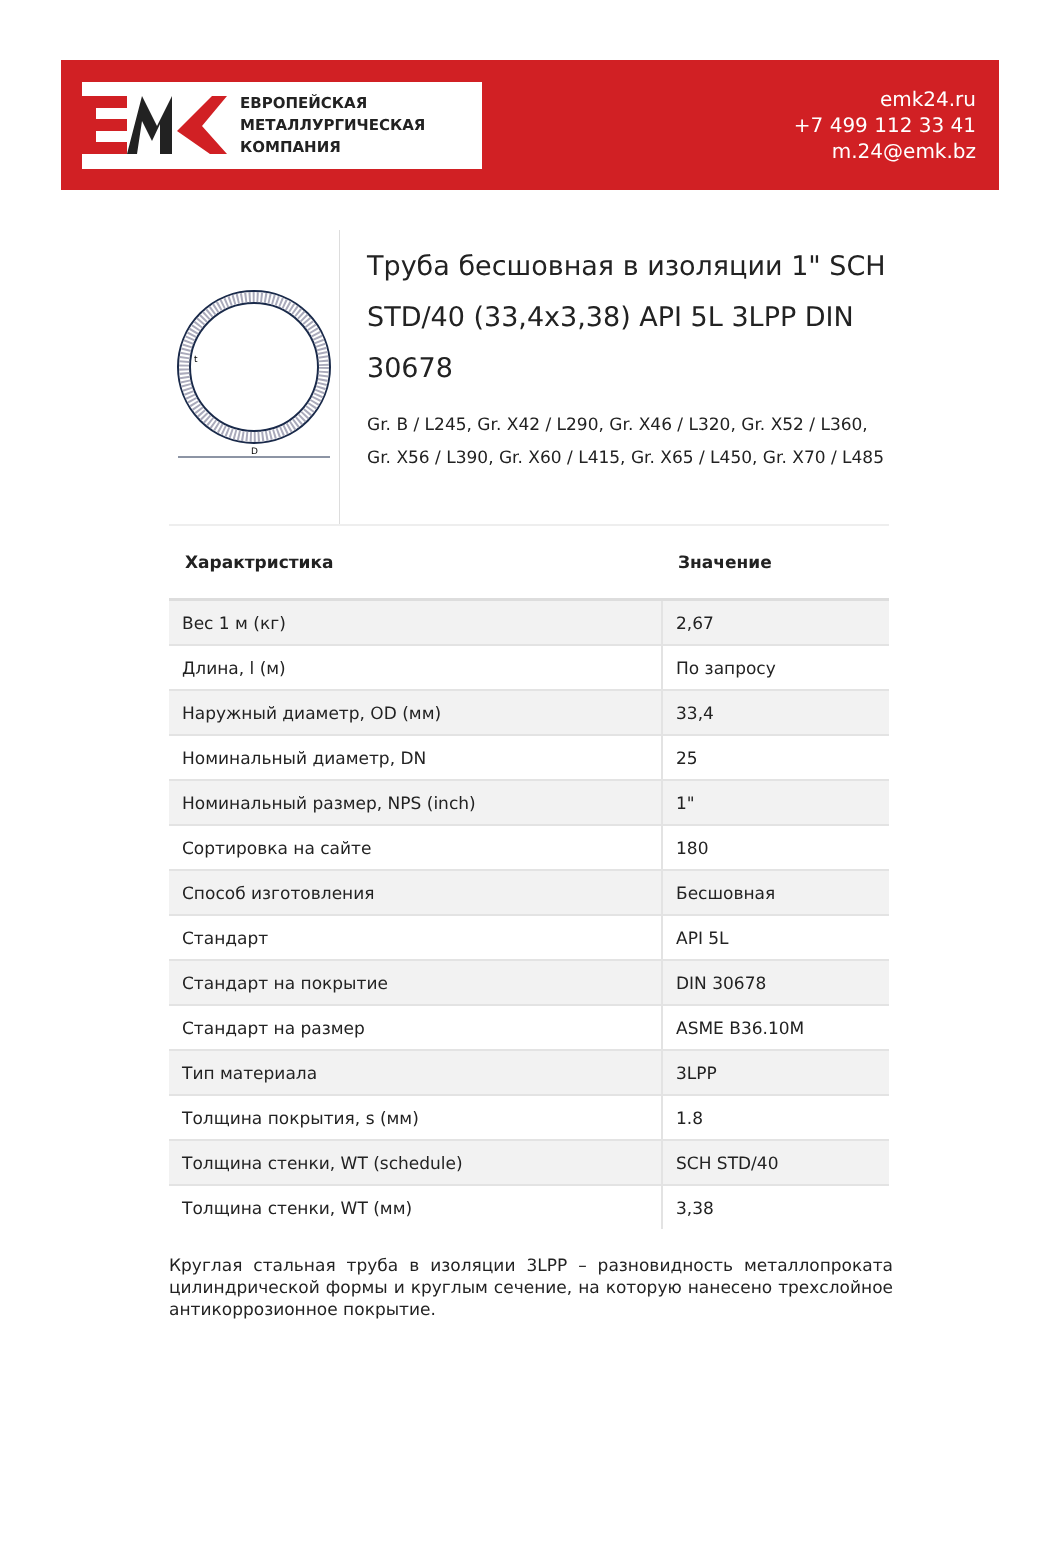ЕВРОПЕЙСКАЯ
МЕТАЛЛУРГИЧЕСКАЯ
КОМПАНИЯ
emk24.ru
+7 499 112 33 41
m.24@emk.bz
D
t
Труба бесшовная в изоляции 1" SCH STD/40 (33,4x3,38) API 5L 3LPP DIN 30678
Gr. B / L245, Gr. X42 / L290, Gr. X46 / L320, Gr. X52 / L360, Gr. X56 / L390, Gr. X60 / L415, Gr. X65 / L450, Gr. X70 / L485
| Характристика | Значение |
| --- | --- |
| Вес 1 м (кг) | 2,67 |
| Длина, l (м) | По запросу |
| Наружный диаметр, OD (мм) | 33,4 |
| Номинальный диаметр, DN | 25 |
| Номинальный размер, NPS (inch) | 1" |
| Сортировка на сайте | 180 |
| Способ изготовления | Бесшовная |
| Стандарт | API 5L |
| Стандарт на покрытие | DIN 30678 |
| Стандарт на размер | ASME B36.10M |
| Тип материала | 3LPP |
| Толщина покрытия, s (мм) | 1.8 |
| Толщина стенки, WT (schedule) | SCH STD/40 |
| Толщина стенки, WT (мм) | 3,38 |
Круглая стальная труба в изоляции 3LPP – разновидность металлопроката цилиндрической формы и круглым сечение, на которую нанесено трехслойное антикоррозионное покрытие.